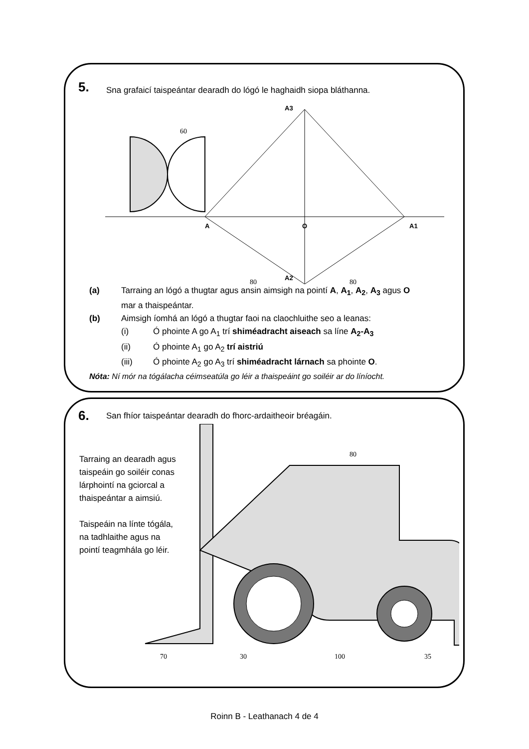5.
Sna grafaicí taispeántar dearadh do lógó le haghaidh siopa bláthanna.
60
A
O
A1
A3
A2
80
80
(a) Tarraing an lógó a thugtar agus ansin aimsigh na pointí A, A<sub>1</sub>, A<sub>2</sub>, A<sub>3</sub> agus O
mar a thaispeántar.
(b) Aimsigh íomhá an lógó a thugtar faoi na claochluithe seo a leanas:
(i) Ó phointe A go A<sub>1</sub> trí shiméadracht aiseach sa líne A<sub>2</sub>-A<sub>3</sub>
(ii) Ó phointe A<sub>1</sub> go A<sub>2</sub> trí aistriú
(iii) Ó phointe A<sub>2</sub> go A<sub>3</sub> trí shiméadracht lárnach sa phointe O.
Nóta: Ní mór na tógálacha céimseatúla go léir a thaispeáint go soiléir ar do líníocht.
6.
San fhíor taispeántar dearadh do fhorc-ardaitheoir bréagáin.
Tarraing an dearadh agus taispeáin go soiléir conas lárphointí na gciorcal a thaispeántar a aimsiú.
Taispeáin na línte tógála, na tadhlaithe agus na pointí teagmhála go léir.
80
70
30
100
35
Roinn B - Leathanach 4 de 4